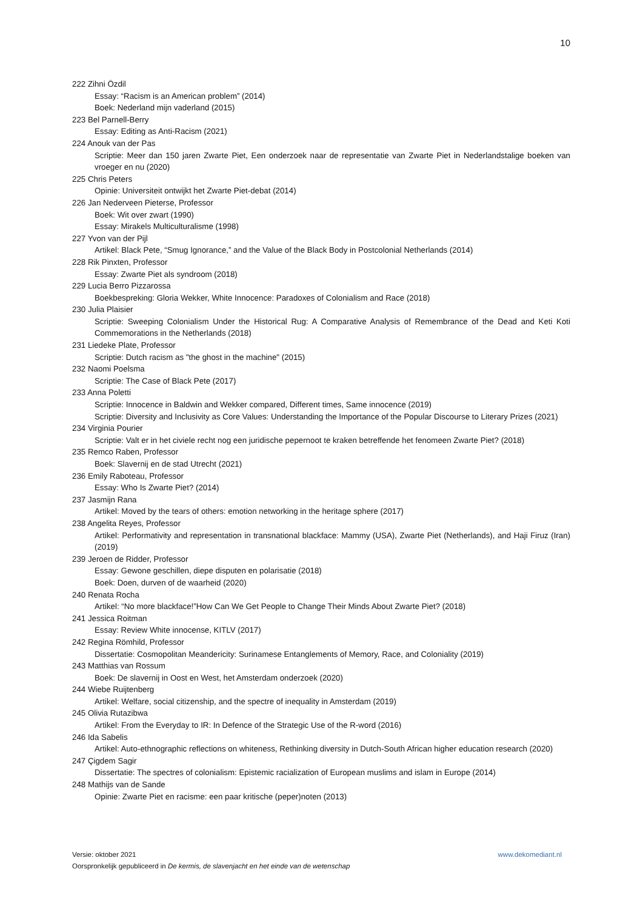10
222 Zihni Özdil
Essay: “Racism is an American problem” (2014)
Boek: Nederland mijn vaderland (2015)
223 Bel Parnell-Berry
Essay: Editing as Anti-Racism (2021)
224 Anouk van der Pas
Scriptie: Meer dan 150 jaren Zwarte Piet, Een onderzoek naar de representatie van Zwarte Piet in Nederlandstalige boeken van vroeger en nu (2020)
225 Chris Peters
Opinie: Universiteit ontwijkt het Zwarte Piet-debat (2014)
226 Jan Nederveen Pieterse, Professor
Boek: Wit over zwart (1990)
Essay: Mirakels Multiculturalisme (1998)
227 Yvon van der Pijl
Artikel: Black Pete, “Smug Ignorance,” and the Value of the Black Body in Postcolonial Netherlands (2014)
228 Rik Pinxten, Professor
Essay: Zwarte Piet als syndroom (2018)
229 Lucia Berro Pizzarossa
Boekbespreking: Gloria Wekker, White Innocence: Paradoxes of Colonialism and Race (2018)
230 Julia Plaisier
Scriptie: Sweeping Colonialism Under the Historical Rug: A Comparative Analysis of Remembrance of the Dead and Keti Koti Commemorations in the Netherlands (2018)
231 Liedeke Plate, Professor
Scriptie: Dutch racism as "the ghost in the machine" (2015)
232 Naomi Poelsma
Scriptie: The Case of Black Pete (2017)
233 Anna Poletti
Scriptie: Innocence in Baldwin and Wekker compared, Different times, Same innocence (2019)
Scriptie: Diversity and Inclusivity as Core Values: Understanding the Importance of the Popular Discourse to Literary Prizes (2021)
234 Virginia Pourier
Scriptie: Valt er in het civiele recht nog een juridische pepernoot te kraken betreffende het fenomeen Zwarte Piet? (2018)
235 Remco Raben, Professor
Boek: Slavernij en de stad Utrecht (2021)
236 Emily Raboteau, Professor
Essay: Who Is Zwarte Piet? (2014)
237 Jasmijn Rana
Artikel: Moved by the tears of others: emotion networking in the heritage sphere (2017)
238 Angelita Reyes, Professor
Artikel: Performativity and representation in transnational blackface: Mammy (USA), Zwarte Piet (Netherlands), and Haji Firuz (Iran) (2019)
239 Jeroen de Ridder, Professor
Essay: Gewone geschillen, diepe disputen en polarisatie (2018)
Boek: Doen, durven of de waarheid (2020)
240 Renata Rocha
Artikel: “No more blackface!”How Can We Get People to Change Their Minds About Zwarte Piet? (2018)
241 Jessica Roitman
Essay: Review White innocense, KITLV (2017)
242 Regina Römhild, Professor
Dissertatie: Cosmopolitan Meandericity: Surinamese Entanglements of Memory, Race, and Coloniality (2019)
243 Matthias van Rossum
Boek: De slavernij in Oost en West, het Amsterdam onderzoek (2020)
244 Wiebe Ruijtenberg
Artikel: Welfare, social citizenship, and the spectre of inequality in Amsterdam (2019)
245 Olivia Rutazibwa
Artikel: From the Everyday to IR: In Defence of the Strategic Use of the R-word (2016)
246 Ida Sabelis
Artikel: Auto-ethnographic reflections on whiteness, Rethinking diversity in Dutch-South African higher education research (2020)
247 Çigdem Sagir
Dissertatie: The spectres of colonialism: Epistemic racialization of European muslims and islam in Europe (2014)
248 Mathijs van de Sande
Opinie: Zwarte Piet en racisme: een paar kritische (peper)noten (2013)
Versie: oktober 2021 www.dekomediant.nl
Oorspronkelijk gepubliceerd in De kermis, de slavenjacht en het einde van de wetenschap